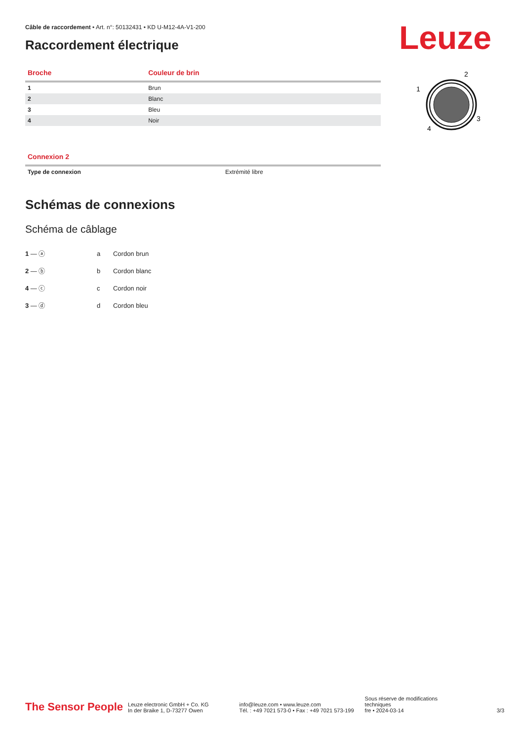Leuze
2
1
3
4
Câble de raccordement • Art. n°: 50132431 • KD U-M12-4A-V1-200
Raccordement électrique
| Broche | Couleur de brin |
| --- | --- |
| 1 | Brun |
| 2 | Blanc |
| 3 | Bleu |
| 4 | Noir |
| Connexion 2 | |
| --- | --- |
| Type de connexion | Extrémité libre |
Schémas de connexions
Schéma de câblage
1 — ⓐ
2 — ⓑ
4 — ⓒ
3 — ⓓ
| a | Cordon brun |
| b | Cordon blanc |
| c | Cordon noir |
| d | Cordon bleu |
The Sensor People
Leuze electronic GmbH + Co. KG
In der Braike 1, D-73277 Owen
info@leuze.com • www.leuze.com
Tél. : +49 7021 573-0 • Fax : +49 7021 573-199
Sous réserve de modifications
techniques
fre • 2024-03-14
3/3